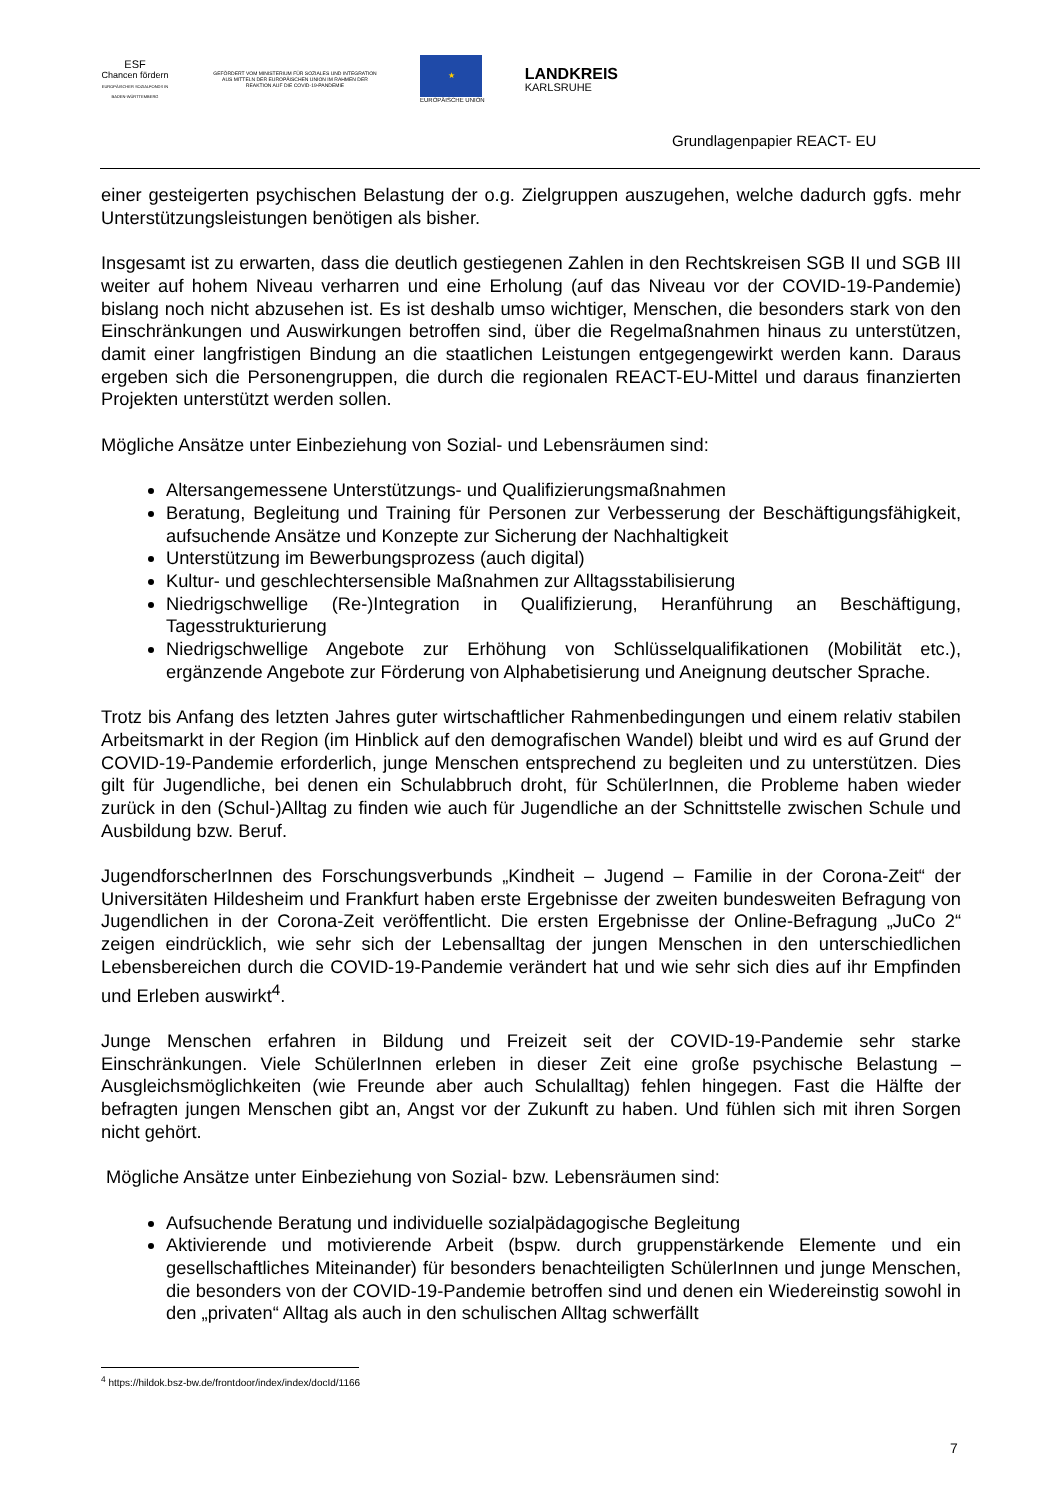ESF
Chancen fördern
EUROPÄISCHER SOZIALFONDS IN BADEN-WÜRTTEMBERG
GEFÖRDERT VOM MINISTERIUM FÜR SOZIALES UND INTEGRATION AUS MITTELN DER EUROPÄISCHEN UNION IM RAHMEN DER REAKTION AUF DIE COVID-19-PANDEMIE
★
EUROPÄISCHE UNION
LANDKREIS
KARLSRUHE
Grundlagenpapier REACT- EU
einer gesteigerten psychischen Belastung der o.g. Zielgruppen auszugehen, welche dadurch ggfs. mehr Unterstützungsleistungen benötigen als bisher.
Insgesamt ist zu erwarten, dass die deutlich gestiegenen Zahlen in den Rechtskreisen SGB II und SGB III weiter auf hohem Niveau verharren und eine Erholung (auf das Niveau vor der COVID-19-Pandemie) bislang noch nicht abzusehen ist. Es ist deshalb umso wichtiger, Menschen, die besonders stark von den Einschränkungen und Auswirkungen betroffen sind, über die Regelmaßnahmen hinaus zu unterstützen, damit einer langfristigen Bindung an die staatlichen Leistungen entgegengewirkt werden kann. Daraus ergeben sich die Personengruppen, die durch die regionalen REACT-EU-Mittel und daraus finanzierten Projekten unterstützt werden sollen.
Mögliche Ansätze unter Einbeziehung von Sozial- und Lebensräumen sind:
Altersangemessene Unterstützungs- und Qualifizierungsmaßnahmen
Beratung, Begleitung und Training für Personen zur Verbesserung der Beschäftigungsfähigkeit, aufsuchende Ansätze und Konzepte zur Sicherung der Nachhaltigkeit
Unterstützung im Bewerbungsprozess (auch digital)
Kultur- und geschlechtersensible Maßnahmen zur Alltagsstabilisierung
Niedrigschwellige (Re-)Integration in Qualifizierung, Heranführung an Beschäftigung, Tagesstrukturierung
Niedrigschwellige Angebote zur Erhöhung von Schlüsselqualifikationen (Mobilität etc.), ergänzende Angebote zur Förderung von Alphabetisierung und Aneignung deutscher Sprache.
Trotz bis Anfang des letzten Jahres guter wirtschaftlicher Rahmenbedingungen und einem relativ stabilen Arbeitsmarkt in der Region (im Hinblick auf den demografischen Wandel) bleibt und wird es auf Grund der COVID-19-Pandemie erforderlich, junge Menschen entsprechend zu begleiten und zu unterstützen. Dies gilt für Jugendliche, bei denen ein Schulabbruch droht, für SchülerInnen, die Probleme haben wieder zurück in den (Schul-)Alltag zu finden wie auch für Jugendliche an der Schnittstelle zwischen Schule und Ausbildung bzw. Beruf.
JugendforscherInnen des Forschungsverbunds „Kindheit – Jugend – Familie in der Corona-Zeit“ der Universitäten Hildesheim und Frankfurt haben erste Ergebnisse der zweiten bundesweiten Befragung von Jugendlichen in der Corona-Zeit veröffentlicht. Die ersten Ergebnisse der Online-Befragung „JuCo 2“ zeigen eindrücklich, wie sehr sich der Lebensalltag der jungen Menschen in den unterschiedlichen Lebensbereichen durch die COVID-19-Pandemie verändert hat und wie sehr sich dies auf ihr Empfinden und Erleben auswirkt<sup>4</sup>.
Junge Menschen erfahren in Bildung und Freizeit seit der COVID-19-Pandemie sehr starke Einschränkungen. Viele SchülerInnen erleben in dieser Zeit eine große psychische Belastung – Ausgleichsmöglichkeiten (wie Freunde aber auch Schulalltag) fehlen hingegen. Fast die Hälfte der befragten jungen Menschen gibt an, Angst vor der Zukunft zu haben. Und fühlen sich mit ihren Sorgen nicht gehört.
Mögliche Ansätze unter Einbeziehung von Sozial- bzw. Lebensräumen sind:
Aufsuchende Beratung und individuelle sozialpädagogische Begleitung
Aktivierende und motivierende Arbeit (bspw. durch gruppenstärkende Elemente und ein gesellschaftliches Miteinander) für besonders benachteiligten SchülerInnen und junge Menschen, die besonders von der COVID-19-Pandemie betroffen sind und denen ein Wiedereinstig sowohl in den „privaten“ Alltag als auch in den schulischen Alltag schwerfällt
<sup>4</sup> https://hildok.bsz-bw.de/frontdoor/index/index/docId/1166
7